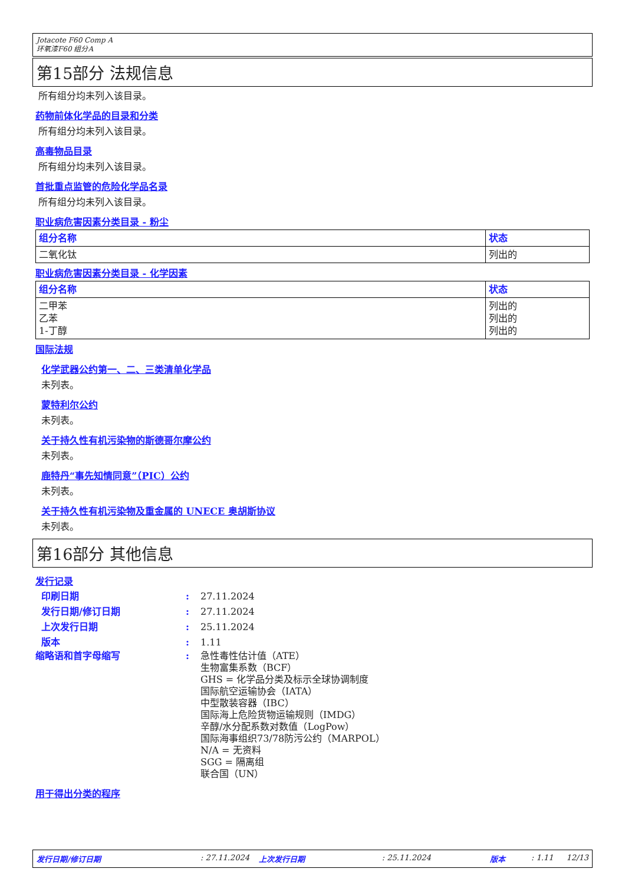Jotacote F60 Comp A
环氧漆F60 组分A
第15部分 法规信息
所有组分均未列入该目录。
药物前体化学品的目录和分类
所有组分均未列入该目录。
高毒物品目录
所有组分均未列入该目录。
首批重点监管的危险化学品名录
所有组分均未列入该目录。
职业病危害因素分类目录 - 粉尘
| 组分名称 | 状态 |
| --- | --- |
| 二氧化钛 | 列出的 |
职业病危害因素分类目录 - 化学因素
| 组分名称 | 状态 |
| --- | --- |
| 二甲苯 乙苯 1-丁醇 | 列出的 列出的 列出的 |
国际法规
化学武器公约第一、二、三类清单化学品
未列表。
蒙特利尔公约
未列表。
关于持久性有机污染物的斯德哥尔摩公约
未列表。
鹿特丹“事先知情同意”（PIC）公约
未列表。
关于持久性有机污染物及重金属的 UNECE 奥胡斯协议
未列表。
第16部分 其他信息
发行记录
印刷日期: 27.11.2024
发行日期/修订日期: 27.11.2024
上次发行日期: 25.11.2024
版本: 1.11
缩略语和首字母缩写: 急性毒性估计值（ATE）
生物富集系数（BCF）
GHS = 化学品分类及标示全球协调制度
国际航空运输协会（IATA）
中型散装容器（IBC）
国际海上危险货物运输规则（IMDG）
辛醇/水分配系数对数值（LogPow）
国际海事组织73/78防污公约（MARPOL）
N/A = 无资料
SGG = 隔离组
联合国（UN）
用于得出分类的程序
发行日期/修订日期: 27.11.2024 上次发行日期: 25.11.2024 版本: 1.11 12/13